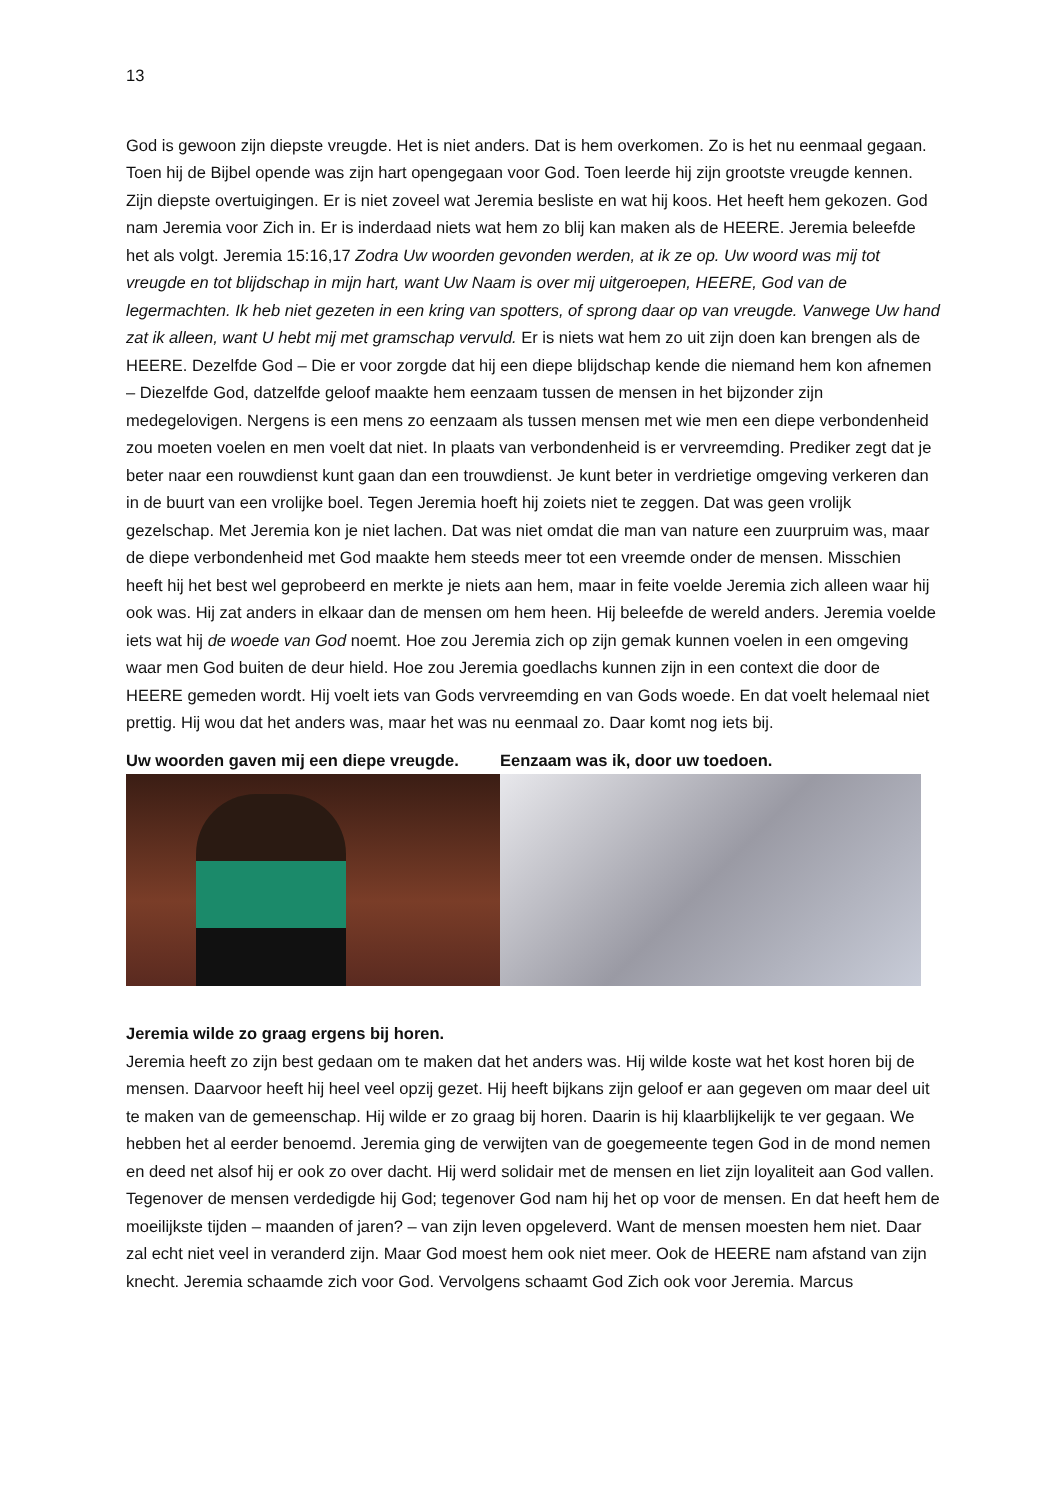13
God is gewoon zijn diepste vreugde. Het is niet anders. Dat is hem overkomen. Zo is het nu eenmaal gegaan. Toen hij de Bijbel opende was zijn hart opengegaan voor God. Toen leerde hij zijn grootste vreugde kennen. Zijn diepste overtuigingen. Er is niet zoveel wat Jeremia besliste en wat hij koos. Het heeft hem gekozen. God nam Jeremia voor Zich in. Er is inderdaad niets wat hem zo blij kan maken als de HEERE. Jeremia beleefde het als volgt. Jeremia 15:16,17 Zodra Uw woorden gevonden werden, at ik ze op. Uw woord was mij tot vreugde en tot blijdschap in mijn hart, want Uw Naam is over mij uitgeroepen, HEERE, God van de legermachten. Ik heb niet gezeten in een kring van spotters, of sprong daar op van vreugde. Vanwege Uw hand zat ik alleen, want U hebt mij met gramschap vervuld. Er is niets wat hem zo uit zijn doen kan brengen als de HEERE. Dezelfde God – Die er voor zorgde dat hij een diepe blijdschap kende die niemand hem kon afnemen – Diezelfde God, datzelfde geloof maakte hem eenzaam tussen de mensen in het bijzonder zijn medegelovigen. Nergens is een mens zo eenzaam als tussen mensen met wie men een diepe verbondenheid zou moeten voelen en men voelt dat niet. In plaats van verbondenheid is er vervreemding. Prediker zegt dat je beter naar een rouwdienst kunt gaan dan een trouwdienst. Je kunt beter in verdrietige omgeving verkeren dan in de buurt van een vrolijke boel. Tegen Jeremia hoeft hij zoiets niet te zeggen. Dat was geen vrolijk gezelschap. Met Jeremia kon je niet lachen. Dat was niet omdat die man van nature een zuurpruim was, maar de diepe verbondenheid met God maakte hem steeds meer tot een vreemde onder de mensen. Misschien heeft hij het best wel geprobeerd en merkte je niets aan hem, maar in feite voelde Jeremia zich alleen waar hij ook was. Hij zat anders in elkaar dan de mensen om hem heen. Hij beleefde de wereld anders. Jeremia voelde iets wat hij de woede van God noemt. Hoe zou Jeremia zich op zijn gemak kunnen voelen in een omgeving waar men God buiten de deur hield. Hoe zou Jeremia goedlachs kunnen zijn in een context die door de HEERE gemeden wordt. Hij voelt iets van Gods vervreemding en van Gods woede. En dat voelt helemaal niet prettig. Hij wou dat het anders was, maar het was nu eenmaal zo. Daar komt nog iets bij.
Uw woorden gaven mij een diepe vreugde. Eenzaam was ik, door uw toedoen.
Jeremia wilde zo graag ergens bij horen.
Jeremia heeft zo zijn best gedaan om te maken dat het anders was. Hij wilde koste wat het kost horen bij de mensen. Daarvoor heeft hij heel veel opzij gezet. Hij heeft bijkans zijn geloof er aan gegeven om maar deel uit te maken van de gemeenschap. Hij wilde er zo graag bij horen. Daarin is hij klaarblijkelijk te ver gegaan. We hebben het al eerder benoemd. Jeremia ging de verwijten van de goegemeente tegen God in de mond nemen en deed net alsof hij er ook zo over dacht. Hij werd solidair met de mensen en liet zijn loyaliteit aan God vallen. Tegenover de mensen verdedigde hij God; tegenover God nam hij het op voor de mensen. En dat heeft hem de moeilijkste tijden – maanden of jaren? – van zijn leven opgeleverd. Want de mensen moesten hem niet. Daar zal echt niet veel in veranderd zijn. Maar God moest hem ook niet meer. Ook de HEERE nam afstand van zijn knecht. Jeremia schaamde zich voor God. Vervolgens schaamt God Zich ook voor Jeremia. Marcus